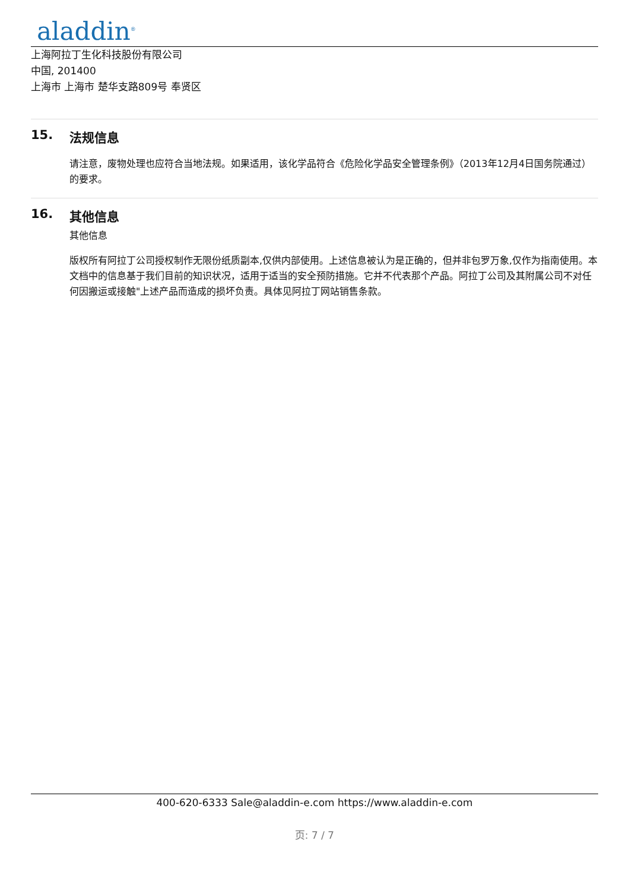aladdin<sup>®</sup>
上海阿拉丁生化科技股份有限公司
中国, 201400
上海市 上海市 楚华支路809号 奉贤区
15. 法规信息
请注意，废物处理也应符合当地法规。如果适用，该化学品符合《危险化学品安全管理条例》（2013年12月4日国务院通过）的要求。
16. 其他信息
其他信息
版权所有阿拉丁公司授权制作无限份纸质副本,仅供内部使用。上述信息被认为是正确的，但并非包罗万象,仅作为指南使用。本文档中的信息基于我们目前的知识状况，适用于适当的安全预防措施。它并不代表那个产品。阿拉丁公司及其附属公司不对任何因搬运或接触"上述产品而造成的损坏负责。具体见阿拉丁网站销售条款。
400-620-6333 Sale@aladdin-e.com https://www.aladdin-e.com
页: 7 / 7